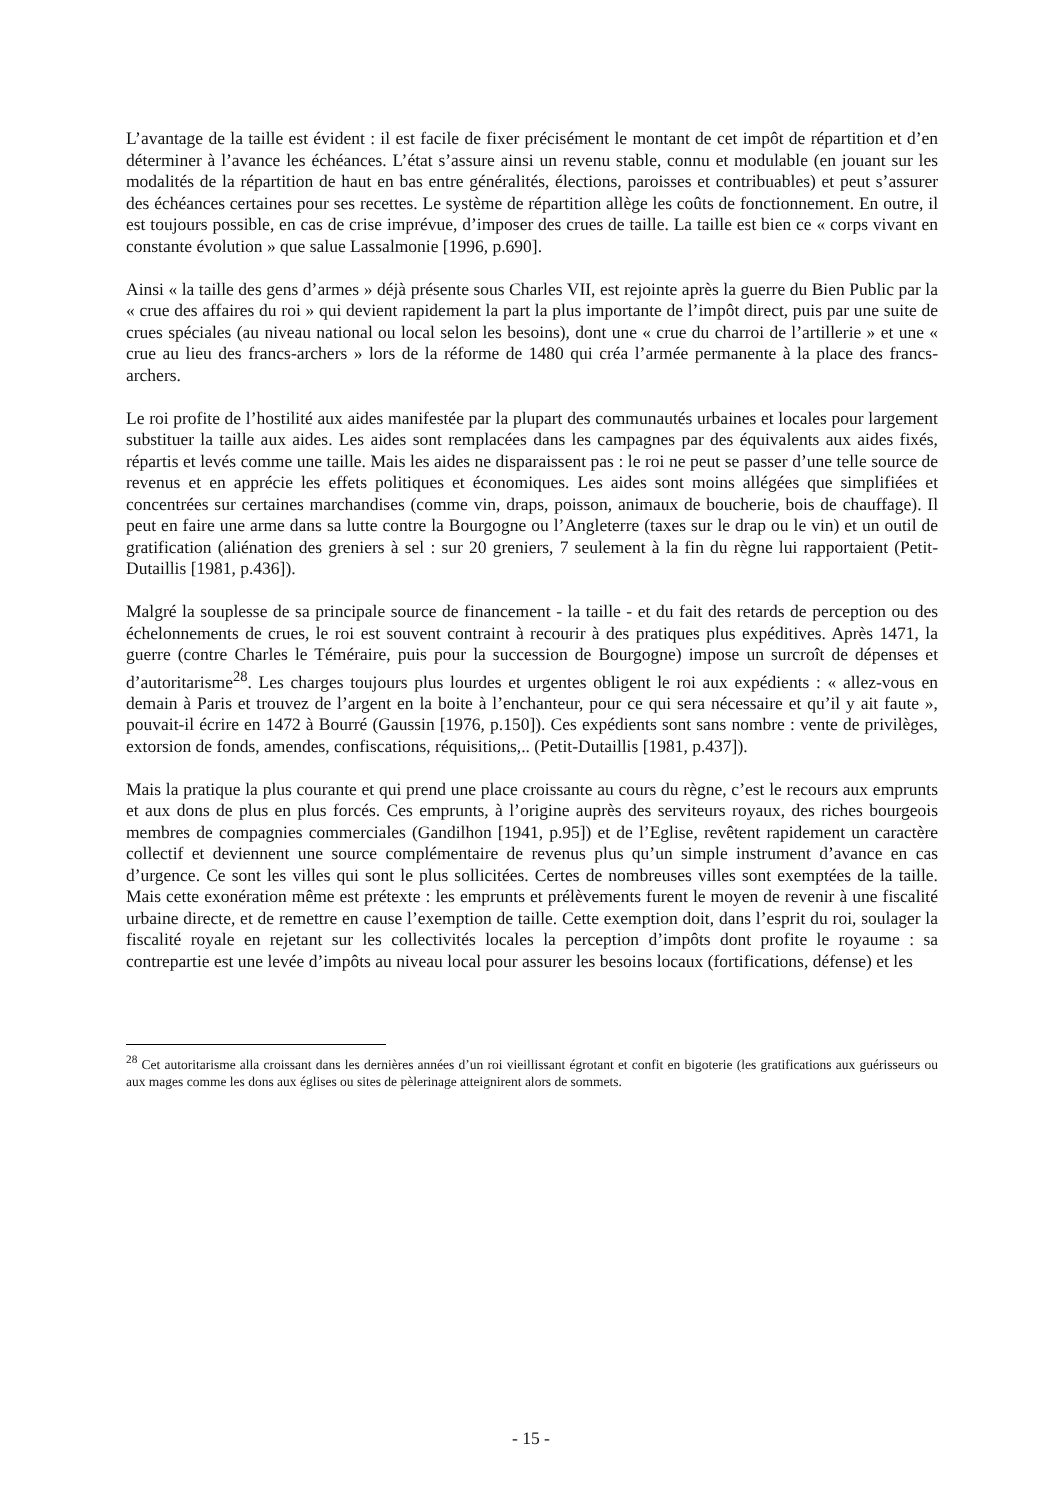L’avantage de la taille est évident : il est facile de fixer précisément le montant de cet impôt de répartition et d’en déterminer à l’avance les échéances. L’état s’assure ainsi un revenu stable, connu et modulable (en jouant sur les modalités de la répartition de haut en bas entre généralités, élections, paroisses et contribuables) et peut s’assurer des échéances certaines pour ses recettes. Le système de répartition allège les coûts de fonctionnement. En outre, il est toujours possible, en cas de crise imprévue, d’imposer des crues de taille. La taille est bien ce « corps vivant en constante évolution » que salue Lassalmonie [1996, p.690].
Ainsi « la taille des gens d’armes » déjà présente sous Charles VII, est rejointe après la guerre du Bien Public par la « crue des affaires du roi » qui devient rapidement la part la plus importante de l’impôt direct, puis par une suite de crues spéciales (au niveau national ou local selon les besoins), dont une « crue du charroi de l’artillerie » et une « crue au lieu des francs-archers » lors de la réforme de 1480 qui créa l’armée permanente à la place des francs-archers.
Le roi profite de l’hostilité aux aides manifestée par la plupart des communautés urbaines et locales pour largement substituer la taille aux aides. Les aides sont remplacées dans les campagnes par des équivalents aux aides fixés, répartis et levés comme une taille. Mais les aides ne disparaissent pas : le roi ne peut se passer d’une telle source de revenus et en apprécie les effets politiques et économiques. Les aides sont moins allégées que simplifiées et concentrées sur certaines marchandises (comme vin, draps, poisson, animaux de boucherie, bois de chauffage). Il peut en faire une arme dans sa lutte contre la Bourgogne ou l’Angleterre (taxes sur le drap ou le vin) et un outil de gratification (aliénation des greniers à sel : sur 20 greniers, 7 seulement à la fin du règne lui rapportaient (Petit-Dutaillis [1981, p.436]).
Malgré la souplesse de sa principale source de financement - la taille - et du fait des retards de perception ou des échelonnements de crues, le roi est souvent contraint à recourir à des pratiques plus expéditives. Après 1471, la guerre (contre Charles le Téméraire, puis pour la succession de Bourgogne) impose un surcroît de dépenses et d’autoritarisme<sup>28</sup>. Les charges toujours plus lourdes et urgentes obligent le roi aux expédients : « allez-vous en demain à Paris et trouvez de l’argent en la boite à l’enchanteur, pour ce qui sera nécessaire et qu’il y ait faute », pouvait-il écrire en 1472 à Bourré (Gaussin [1976, p.150]). Ces expédients sont sans nombre : vente de privilèges, extorsion de fonds, amendes, confiscations, réquisitions,.. (Petit-Dutaillis [1981, p.437]).
Mais la pratique la plus courante et qui prend une place croissante au cours du règne, c’est le recours aux emprunts et aux dons de plus en plus forcés. Ces emprunts, à l’origine auprès des serviteurs royaux, des riches bourgeois membres de compagnies commerciales (Gandilhon [1941, p.95]) et de l’Eglise, revêtent rapidement un caractère collectif et deviennent une source complémentaire de revenus plus qu’un simple instrument d’avance en cas d’urgence. Ce sont les villes qui sont le plus sollicitées. Certes de nombreuses villes sont exemptées de la taille. Mais cette exonération même est prétexte : les emprunts et prélèvements furent le moyen de revenir à une fiscalité urbaine directe, et de remettre en cause l’exemption de taille. Cette exemption doit, dans l’esprit du roi, soulager la fiscalité royale en rejetant sur les collectivités locales la perception d’impôts dont profite le royaume : sa contrepartie est une levée d’impôts au niveau local pour assurer les besoins locaux (fortifications, défense) et les
<sup>28</sup> Cet autoritarisme alla croissant dans les dernières années d’un roi vieillissant égrotant et confit en bigoterie (les gratifications aux guérisseurs ou aux mages comme les dons aux églises ou sites de pèlerinage atteignirent alors de sommets.
- 15 -